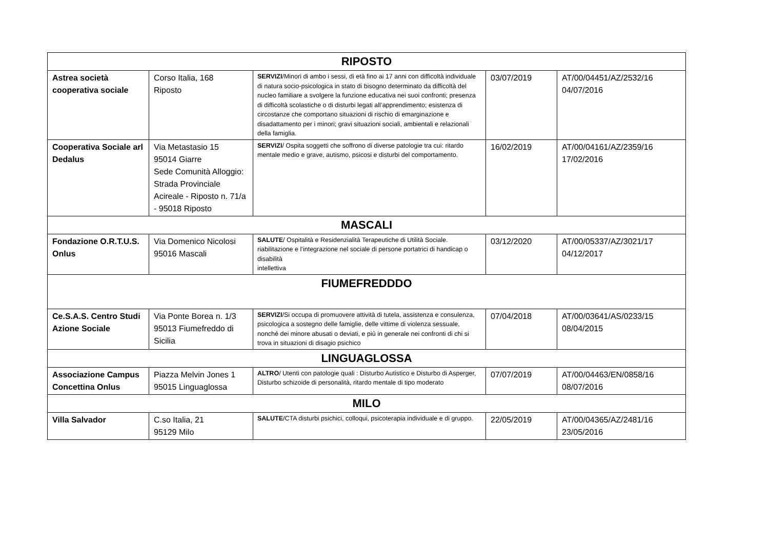| RIPOSTO | | | | |
| Astrea società cooperativa sociale | Corso Italia, 168 Riposto | SERVIZI /Minori di ambo i sessi, di età fino ai 17 anni con difficoltà individuale di natura socio-psicologica in stato di bisogno determinato da difficoltà del nucleo familiare a svolgere la funzione educativa nei suoi confronti; presenza di difficoltà scolastiche o di disturbi legati all’apprendimento; esistenza di circostanze che comportano situazioni di rischio di emarginazione e disadattamento per i minori; gravi situazioni sociali, ambientali e relazionali della famiglia. | 03/07/2019 | AT/00/04451/AZ/2532/16 04/07/2016 |
| Cooperativa Sociale arl Dedalus | Via Metastasio 15 95014 Giarre Sede Comunità Alloggio: Strada Provinciale Acireale - Riposto n. 71/a - 95018 Riposto | SERVIZI / Ospita soggetti che soffrono di diverse patologie tra cui: ritardo mentale medio e grave, autismo, psicosi e disturbi del comportamento. | 16/02/2019 | AT/00/04161/AZ/2359/16 17/02/2016 |
| MASCALI | | | | |
| Fondazione O.R.T.U.S. Onlus | Via Domenico Nicolosi 95016 Mascali | SALUTE / Ospitalità e Residenzialità Terapeutiche di Utilità Sociale. riabilitazione e l’integrazione nel sociale di persone portatrici di handicap o disabilità intellettiva | 03/12/2020 | AT/00/05337/AZ/3021/17 04/12/2017 |
| FIUMEFREDDDO | | | | |
| Ce.S.A.S. Centro Studi Azione Sociale | Via Ponte Borea n. 1/3 95013 Fiumefreddo di Sicilia | SERVIZI /Si occupa di promuovere attività di tutela, assistenza e consulenza, psicologica a sostegno delle famiglie, delle vittime di violenza sessuale, nonché dei minore abusati o deviati, e più in generale nei confronti di chi si trova in situazioni di disagio psichico | 07/04/2018 | AT/00/03641/AS/0233/15 08/04/2015 |
| LINGUAGLOSSA | | | | |
| Associazione Campus Concettina Onlus | Piazza Melvin Jones 1 95015 Linguaglossa | ALTRO / Utenti con patologie quali : Disturbo Autistico e Disturbo di Asperger, Disturbo schizoide di personalità, ritardo mentale di tipo moderato | 07/07/2019 | AT/00/04463/EN/0858/16 08/07/2016 |
| MILO | | | | |
| Villa Salvador | C.so Italia, 21 95129 Milo | SALUTE /CTA disturbi psichici, colloqui, psicoterapia individuale e di gruppo. | 22/05/2019 | AT/00/04365/AZ/2481/16 23/05/2016 |